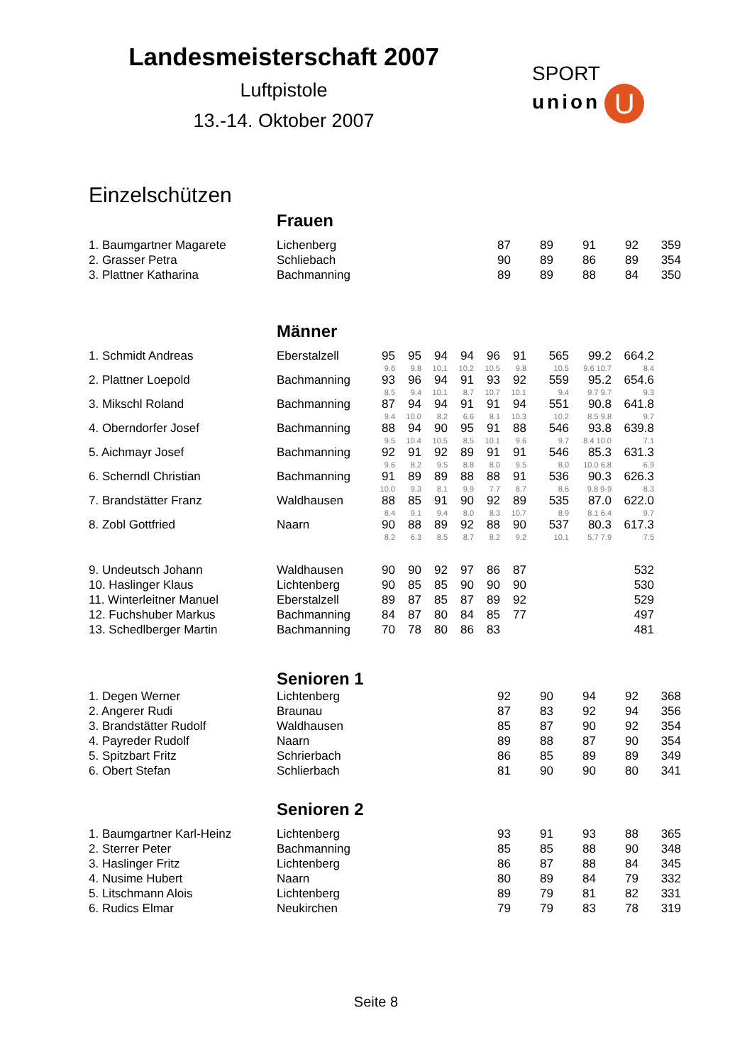Landesmeisterschaft 2007
Luftpistole
13.-14. Oktober 2007
SPORT
union U
Einzelschützen
Frauen
| 1. Baumgartner Magarete | Lichenberg | | 87 | 89 | 91 | 92 | 359 |
| 2. Grasser Petra | Schliebach | | 90 | 89 | 86 | 89 | 354 |
| 3. Plattner Katharina | Bachmanning | | 89 | 89 | 88 | 84 | 350 |
Männer
| 1. Schmidt Andreas | Eberstalzell | 95 | 95 | 94 | 94 | 96 | 91 | 565 | 99.2 | 664.2 |
| | | 9.6 | 9.8 | 10,1 | 10.2 | 10.5 | 9.8 | 10.5 | 9.6 10.7 | 8.4 |
| 2. Plattner Loepold | Bachmanning | 93 | 96 | 94 | 91 | 93 | 92 | 559 | 95.2 | 654.6 |
| | | 8.5 | 9.4 | 10.1 | 8.7 | 10.7 | 10.1 | 9.4 | 9.7 9.7 | 9.3 |
| 3. Mikschl Roland | Bachmanning | 87 | 94 | 94 | 91 | 91 | 94 | 551 | 90.8 | 641.8 |
| | | 9.4 | 10.0 | 8.2 | 6.6 | 8.1 | 10.3 | 10.2 | 8.5 9.8 | 9.7 |
| 4. Oberndorfer Josef | Bachmanning | 88 | 94 | 90 | 95 | 91 | 88 | 546 | 93.8 | 639.8 |
| | | 9.5 | 10.4 | 10.5 | 8.5 | 10.1 | 9.6 | 9.7 | 8.4 10.0 | 7.1 |
| 5. Aichmayr Josef | Bachmanning | 92 | 91 | 92 | 89 | 91 | 91 | 546 | 85.3 | 631.3 |
| | | 9.6 | 8.2 | 9.5 | 8.8 | 8.0 | 9.5 | 8.0 | 10.0 6.8 | 6.9 |
| 6. Scherndl Christian | Bachmanning | 91 | 89 | 89 | 88 | 88 | 91 | 536 | 90.3 | 626.3 |
| | | 10.0 | 9.3 | 8.1 | 9.9 | 7.7 | 8.7 | 8.6 | 9.8 9-9 | 8.3 |
| 7. Brandstätter Franz | Waldhausen | 88 | 85 | 91 | 90 | 92 | 89 | 535 | 87.0 | 622.0 |
| | | 8.4 | 9.1 | 9.4 | 8.0 | 8.3 | 10.7 | 8.9 | 8.1 6.4 | 9.7 |
| 8. Zobl Gottfried | Naarn | 90 | 88 | 89 | 92 | 88 | 90 | 537 | 80.3 | 617.3 |
| | | 8.2 | 6.3 | 8.5 | 8.7 | 8.2 | 9.2 | 10.1 | 5.7 7.9 | 7.5 |
| 9. Undeutsch Johann | Waldhausen | 90 | 90 | 92 | 97 | 86 | 87 | | | 532 |
| 10. Haslinger Klaus | Lichtenberg | 90 | 85 | 85 | 90 | 90 | 90 | | | 530 |
| 11. Winterleitner Manuel | Eberstalzell | 89 | 87 | 85 | 87 | 89 | 92 | | | 529 |
| 12. Fuchshuber Markus | Bachmanning | 84 | 87 | 80 | 84 | 85 | 77 | | | 497 |
| 13. Schedlberger Martin | Bachmanning | 70 | 78 | 80 | 86 | 83 | | | | 481 |
Senioren 1
| 1. Degen Werner | Lichtenberg | | 92 | 90 | 94 | 92 | 368 |
| 2. Angerer Rudi | Braunau | | 87 | 83 | 92 | 94 | 356 |
| 3. Brandstätter Rudolf | Waldhausen | | 85 | 87 | 90 | 92 | 354 |
| 4. Payreder Rudolf | Naarn | | 89 | 88 | 87 | 90 | 354 |
| 5. Spitzbart Fritz | Schrierbach | | 86 | 85 | 89 | 89 | 349 |
| 6. Obert Stefan | Schlierbach | | 81 | 90 | 90 | 80 | 341 |
Senioren 2
| 1. Baumgartner Karl-Heinz | Lichtenberg | | 93 | 91 | 93 | 88 | 365 |
| 2. Sterrer Peter | Bachmanning | | 85 | 85 | 88 | 90 | 348 |
| 3. Haslinger Fritz | Lichtenberg | | 86 | 87 | 88 | 84 | 345 |
| 4. Nusime Hubert | Naarn | | 80 | 89 | 84 | 79 | 332 |
| 5. Litschmann Alois | Lichtenberg | | 89 | 79 | 81 | 82 | 331 |
| 6. Rudics Elmar | Neukirchen | | 79 | 79 | 83 | 78 | 319 |
Seite 8